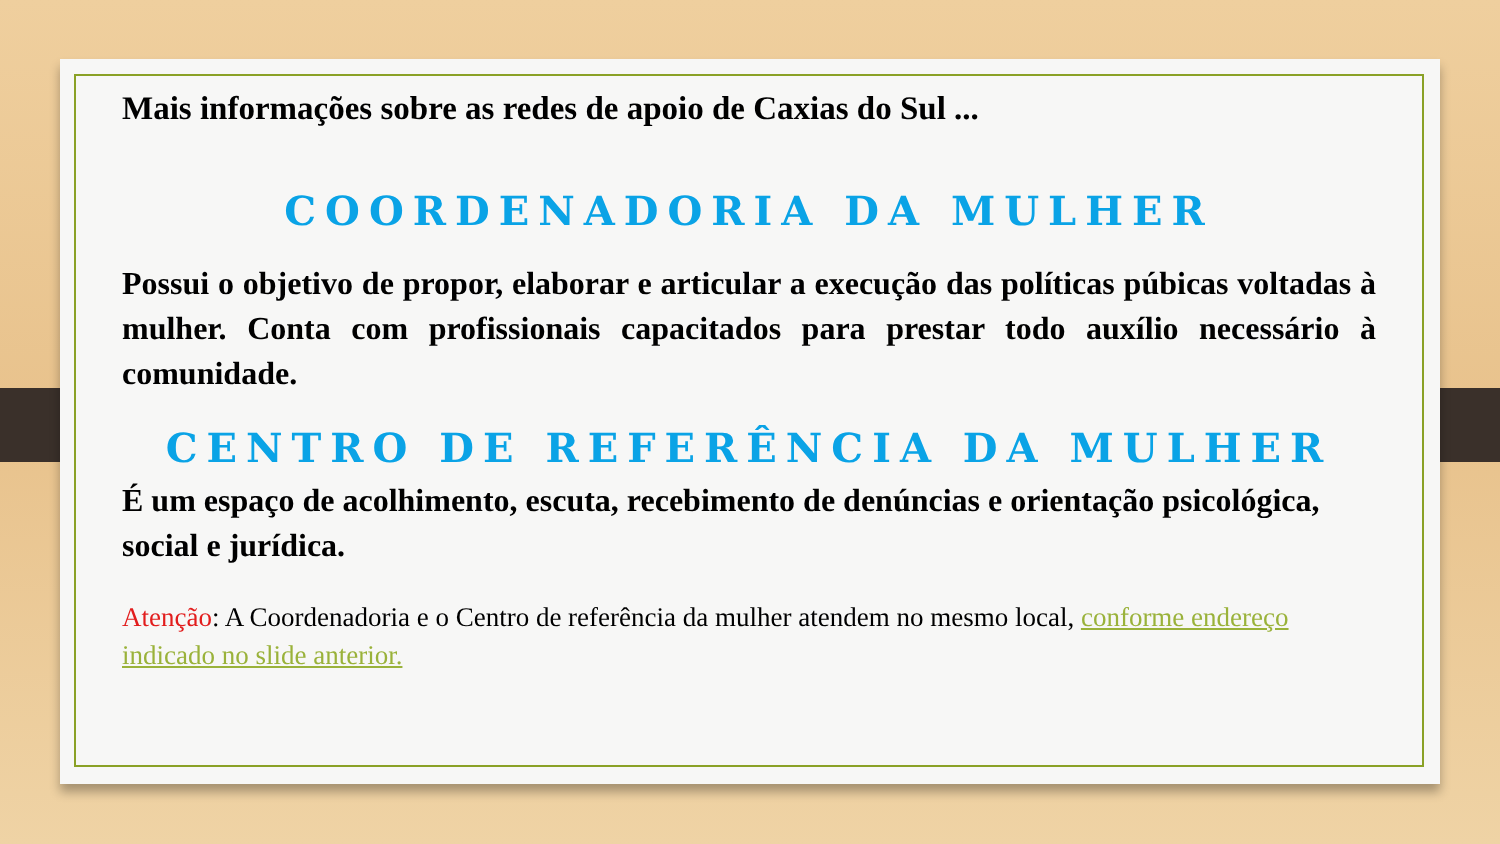Mais informações sobre as redes de apoio de Caxias do Sul ...
COORDENADORIA DA MULHER
Possui o objetivo de propor, elaborar e articular a execução das políticas púbicas voltadas à mulher. Conta com profissionais capacitados para prestar todo auxílio necessário à comunidade.
CENTRO DE REFERÊNCIA DA MULHER
É um espaço de acolhimento, escuta, recebimento de denúncias e orientação psicológica, social e jurídica.
Atenção: A Coordenadoria e o Centro de referência da mulher atendem no mesmo local, conforme endereço indicado no slide anterior.